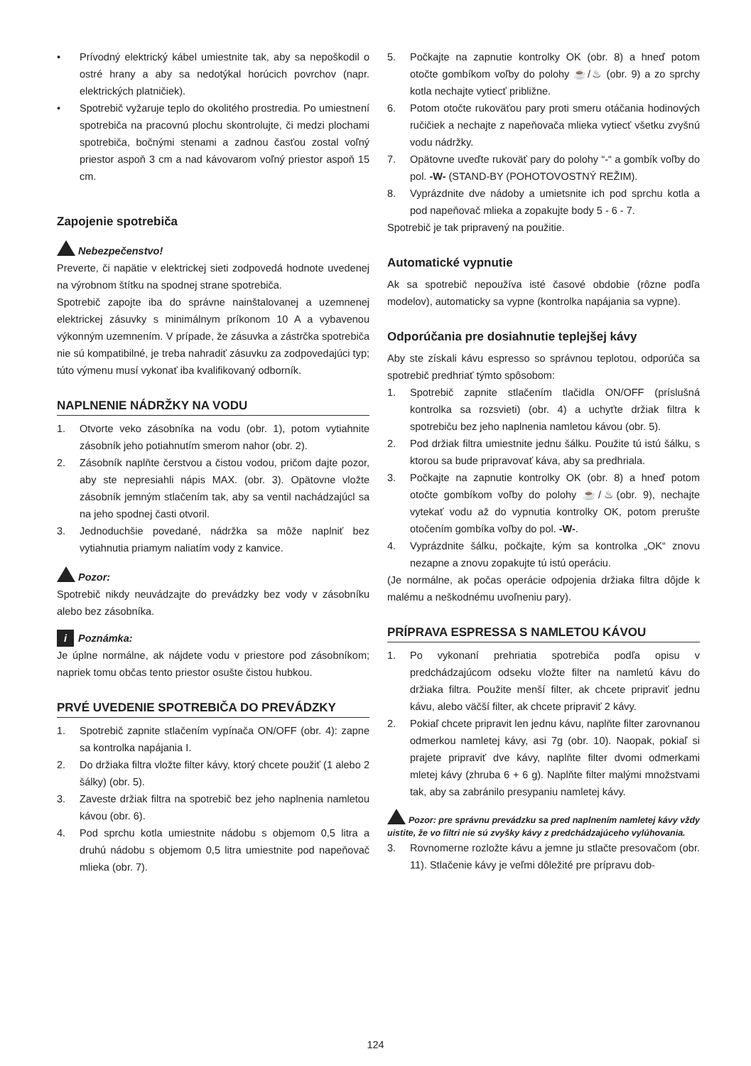• Prívodný elektrický kábel umiestnite tak, aby sa nepoškodil o ostré hrany a aby sa nedotýkal horúcich povrchov (napr. elektrických platničiek).
• Spotrebič vyžaruje teplo do okolitého prostredia. Po umiestnení spotrebiča na pracovnú plochu skontrolujte, či medzi plochami spotrebiča, bočnými stenami a zadnou časťou zostal voľný priestor aspoň 3 cm a nad kávovarom voľný priestor aspoň 15 cm.
Zapojenie spotrebiča
Nebezpečenstvo!
Preverte, či napätie v elektrickej sieti zodpovedá hodnote uvedenej na výrobnom štítku na spodnej strane spotrebiča.
Spotrebič zapojte iba do správne nainštalovanej a uzemnenej elektrickej zásuvky s minimálnym príkonom 10 A a vybavenou výkonným uzemnením. V prípade, že zásuvka a zástrčka spotrebiča nie sú kompatibilné, je treba nahradiť zásuvku za zodpovedajúci typ; túto výmenu musí vykonať iba kvalifikovaný odborník.
NAPLNENIE NÁDRŽKY NA VODU
1. Otvorte veko zásobníka na vodu (obr. 1), potom vytiahnite zásobník jeho potiahnutím smerom nahor (obr. 2).
2. Zásobník naplňte čerstvou a čistou vodou, pričom dajte pozor, aby ste nepresiahli nápis MAX. (obr. 3). Opätovne vložte zásobník jemným stlačením tak, aby sa ventil nachádzajúcl sa na jeho spodnej časti otvoril.
3. Jednoduchšie povedané, nádržka sa môže naplniť bez vytiahnutia priamym naliatím vody z kanvice.
Pozor:
Spotrebič nikdy neuvádzajte do prevádzky bez vody v zásobníku alebo bez zásobníka.
i Poznámka:
Je úplne normálne, ak nájdete vodu v priestore pod zásobníkom; napriek tomu občas tento priestor osušte čistou hubkou.
PRVÉ UVEDENIE SPOTREBIČA DO PREVÁDZKY
1. Spotrebič zapnite stlačením vypínača ON/OFF (obr. 4): zapne sa kontrolka napájania I.
2. Do držiaka filtra vložte filter kávy, ktorý chcete použiť (1 alebo 2 šálky) (obr. 5).
3. Zaveste držiak filtra na spotrebič bez jeho naplnenia namletou kávou (obr. 6).
4. Pod sprchu kotla umiestnite nádobu s objemom 0,5 litra a druhú nádobu s objemom 0,5 litra umiestnite pod napeňovač mlieka (obr. 7).
5. Počkajte na zapnutie kontrolky OK (obr. 8) a hneď potom otočte gombíkom voľby do polohy ☕/♨ (obr. 9) a zo sprchy kotla nechajte vytiecť približne.
6. Potom otočte rukoväťou pary proti smeru otáčania hodinových ručičiek a nechajte z napeňovača mlieka vytiecť všetku zvyšnú vodu nádržky.
7. Opätovne uveďte rukoväť pary do polohy “-“ a gombík voľby do pol. -W- (STAND-BY (POHOTOVOSTNÝ REŽIM).
8. Vyprázdnite dve nádoby a umietsnite ich pod sprchu kotla a pod napeňovač mlieka a zopakujte body 5 - 6 - 7.
Spotrebič je tak pripravený na použitie.
Automatické vypnutie
Ak sa spotrebič nepoužíva isté časové obdobie (rôzne podľa modelov), automaticky sa vypne (kontrolka napájania sa vypne).
Odporúčania pre dosiahnutie teplejšej kávy
Aby ste získali kávu espresso so správnou teplotou, odporúča sa spotrebič predhriať týmto spôsobom:
1. Spotrebič zapnite stlačením tlačidla ON/OFF (príslušná kontrolka sa rozsvieti) (obr. 4) a uchyťte držiak filtra k spotrebiču bez jeho naplnenia namletou kávou (obr. 5).
2. Pod držiak filtra umiestnite jednu šálku. Použite tú istú šálku, s ktorou sa bude pripravovať káva, aby sa predhriala.
3. Počkajte na zapnutie kontrolky OK (obr. 8) a hneď potom otočte gombíkom voľby do polohy ☕/♨(obr. 9), nechajte vytekať vodu až do vypnutia kontrolky OK, potom prerušte otočením gombíka voľby do pol. -W-.
4. Vyprázdnite šálku, počkajte, kým sa kontrolka „OK“ znovu nezapne a znovu zopakujte tú istú operáciu.
(Je normálne, ak počas operácie odpojenia držiaka filtra dôjde k malému a neškodnému uvoľneniu pary).
PRÍPRAVA ESPRESSA S NAMLETOU KÁVOU
1. Po vykonaní prehriatia spotrebiča podľa opisu v predchádzajúcom odseku vložte filter na namletú kávu do držiaka filtra. Použite menší filter, ak chcete pripraviť jednu kávu, alebo väčší filter, ak chcete pripraviť 2 kávy.
2. Pokiaľ chcete pripravit len jednu kávu, naplňte filter zarovnanou odmerkou namletej kávy, asi 7g (obr. 10). Naopak, pokiaľ si prajete pripraviť dve kávy, naplňte filter dvomi odmerkami mletej kávy (zhruba 6 + 6 g). Naplňte filter malými množstvami tak, aby sa zabránilo presypaniu namletej kávy.
Pozor: pre správnu prevádzku sa pred naplnením namletej kávy vždy uistite, že vo filtri nie sú zvyšky kávy z predchádzajúceho vylúhovania.
3. Rovnomerne rozložte kávu a jemne ju stlačte presovačom (obr. 11). Stlačenie kávy je veľmi dôležité pre prípravu dob-
124